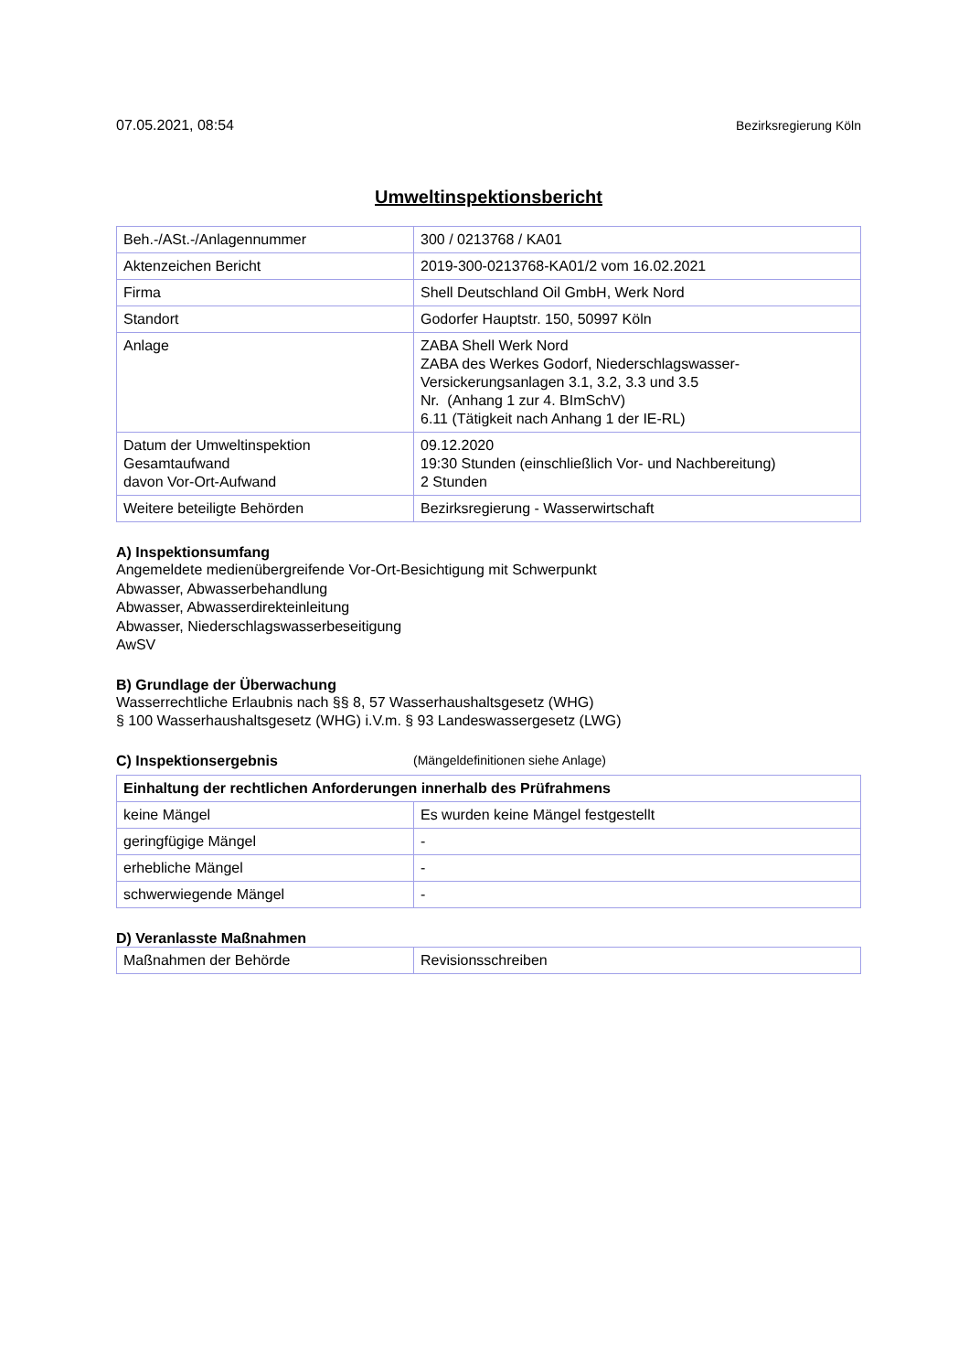07.05.2021, 08:54 Bezirksregierung Köln
Umweltinspektionsbericht
| Beh.-/ASt.-/Anlagennummer | 300 / 0213768 / KA01 |
| Aktenzeichen Bericht | 2019-300-0213768-KA01/2 vom 16.02.2021 |
| Firma | Shell Deutschland Oil GmbH, Werk Nord |
| Standort | Godorfer Hauptstr. 150, 50997 Köln |
| Anlage | ZABA Shell Werk Nord ZABA des Werkes Godorf, Niederschlagswasser-Versickerungsanlagen 3.1, 3.2, 3.3 und 3.5 Nr. (Anhang 1 zur 4. BImSchV) 6.11 (Tätigkeit nach Anhang 1 der IE-RL) |
| Datum der Umweltinspektion Gesamtaufwand davon Vor-Ort-Aufwand | 09.12.2020 19:30 Stunden (einschließlich Vor- und Nachbereitung) 2 Stunden |
| Weitere beteiligte Behörden | Bezirksregierung - Wasserwirtschaft |
A) Inspektionsumfang
Angemeldete medienübergreifende Vor-Ort-Besichtigung mit Schwerpunkt
Abwasser, Abwasserbehandlung
Abwasser, Abwasserdirekteinleitung
Abwasser, Niederschlagswasserbeseitigung
AwSV
B) Grundlage der Überwachung
Wasserrechtliche Erlaubnis nach §§ 8, 57 Wasserhaushaltsgesetz (WHG)
§ 100 Wasserhaushaltsgesetz (WHG) i.V.m. § 93 Landeswassergesetz (LWG)
C) Inspektionsergebnis (Mängeldefinitionen siehe Anlage)
| Einhaltung der rechtlichen Anforderungen innerhalb des Prüfrahmens | |
| --- | --- |
| keine Mängel | Es wurden keine Mängel festgestellt |
| geringfügige Mängel | - |
| erhebliche Mängel | - |
| schwerwiegende Mängel | - |
D) Veranlasste Maßnahmen
| Maßnahmen der Behörde | Revisionsschreiben |